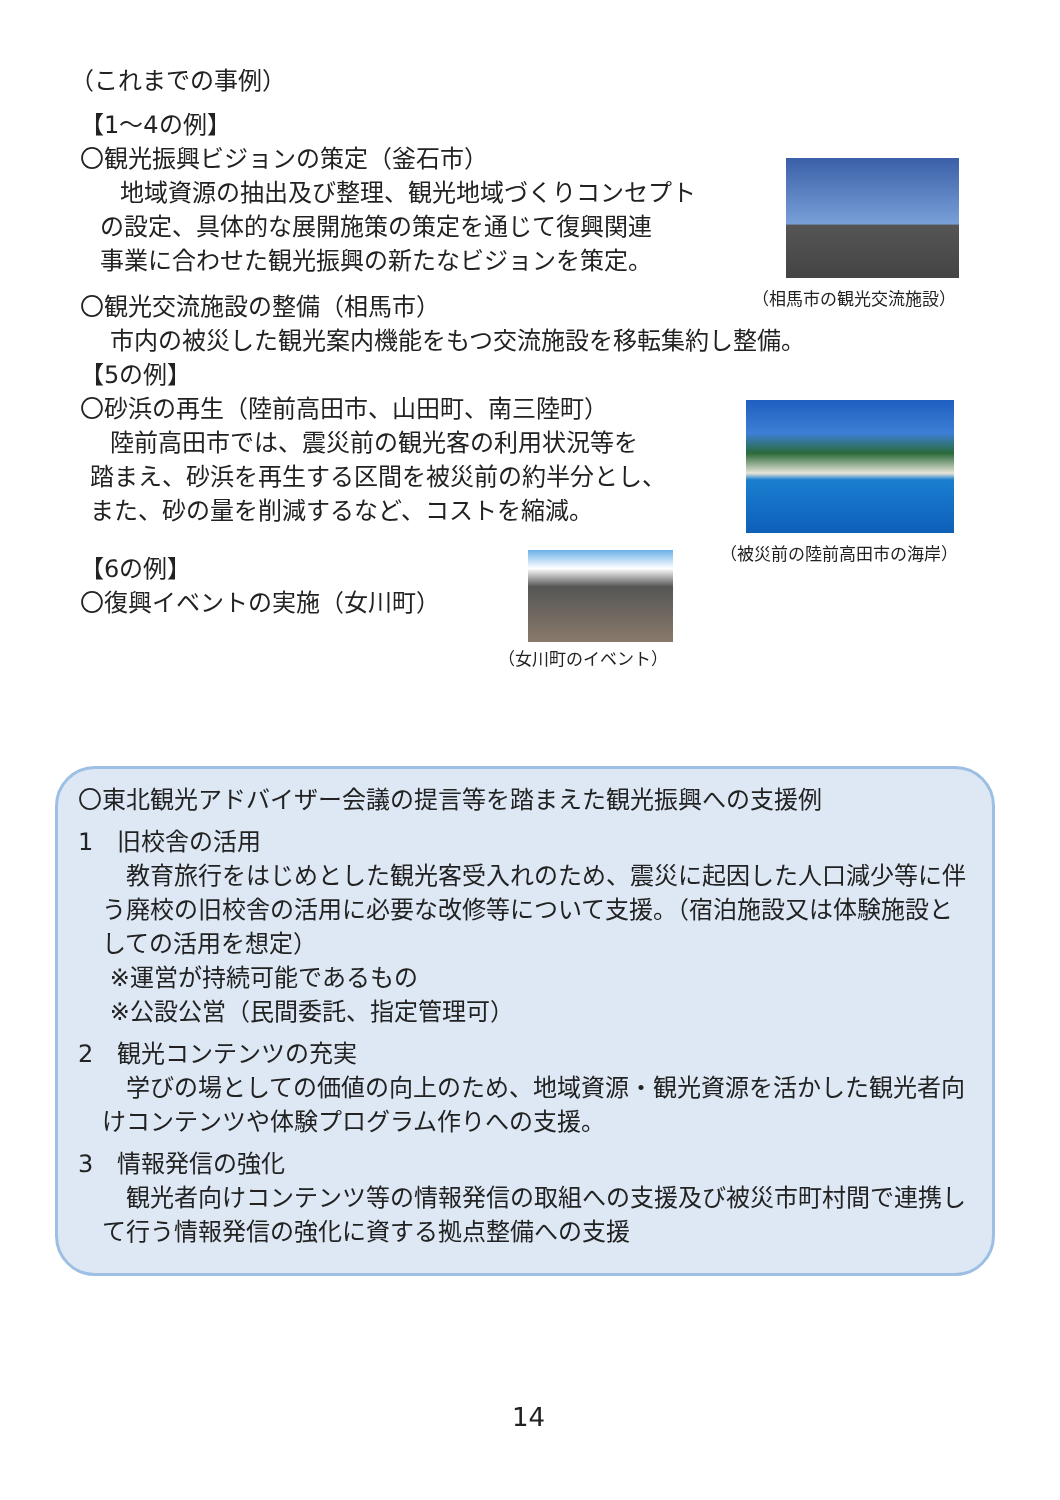（これまでの事例）
【1～4の例】
〇観光振興ビジョンの策定（釜石市）
地域資源の抽出及び整理、観光地域づくりコンセプト
の設定、具体的な展開施策の策定を通じて復興関連
事業に合わせた観光振興の新たなビジョンを策定。
（相馬市の観光交流施設）
〇観光交流施設の整備（相馬市）
市内の被災した観光案内機能をもつ交流施設を移転集約し整備。
【5の例】
〇砂浜の再生（陸前高田市、山田町、南三陸町）
陸前高田市では、震災前の観光客の利用状況等を
踏まえ、砂浜を再生する区間を被災前の約半分とし、
また、砂の量を削減するなど、コストを縮減。
（被災前の陸前高田市の海岸）
【6の例】
〇復興イベントの実施（女川町）
（女川町のイベント）
〇東北観光アドバイザー会議の提言等を踏まえた観光振興への支援例
1　旧校舎の活用
　教育旅行をはじめとした観光客受入れのため、震災に起因した人口減少等に伴う廃校の旧校舎の活用に必要な改修等について支援。（宿泊施設又は体験施設としての活用を想定）
※運営が持続可能であるもの
※公設公営（民間委託、指定管理可）
2　観光コンテンツの充実
　学びの場としての価値の向上のため、地域資源・観光資源を活かした観光者向けコンテンツや体験プログラム作りへの支援。
3　情報発信の強化
　観光者向けコンテンツ等の情報発信の取組への支援及び被災市町村間で連携して行う情報発信の強化に資する拠点整備への支援
14